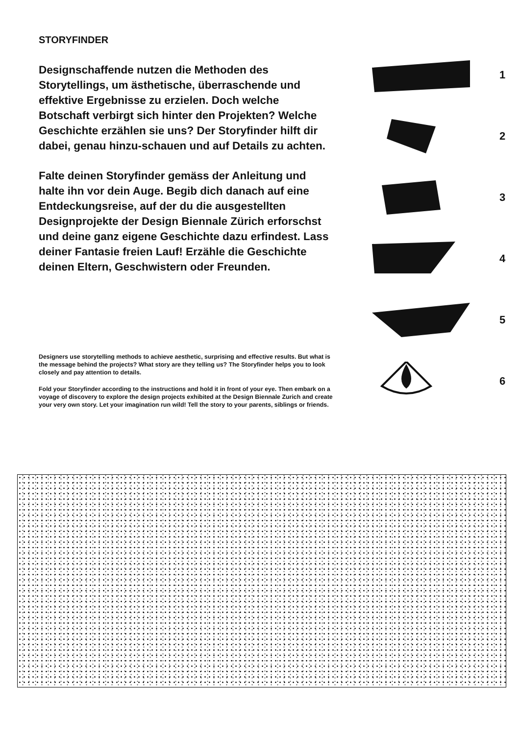STORYFINDER
Designschaffende nutzen die Methoden des Storytellings, um ästhetische, überraschende und effektive Ergebnisse zu erzielen. Doch welche Botschaft verbirgt sich hinter den Projekten? Welche Geschichte erzählen sie uns? Der Storyfinder hilft dir dabei, genau hinzu-schauen und auf Details zu achten.
Falte deinen Storyfinder gemäss der Anleitung und halte ihn vor dein Auge. Begib dich danach auf eine Entdeckungsreise, auf der du die ausgestellten Designprojekte der Design Biennale Zürich erforschst und deine ganz eigene Geschichte dazu erfindest. Lass deiner Fantasie freien Lauf! Erzähle die Geschichte deinen Eltern, Geschwistern oder Freunden.
Designers use storytelling methods to achieve aesthetic, surprising and effective results. But what is the message behind the projects? What story are they telling us? The Storyfinder helps you to look closely and pay attention to details.
Fold your Storyfinder according to the instructions and hold it in front of your eye. Then embark on a voyage of discovery to explore the design projects exhibited at the Design Biennale Zurich and create your very own story. Let your imagination run wild! Tell the story to your parents, siblings or friends.
1
2
3
4
5
6